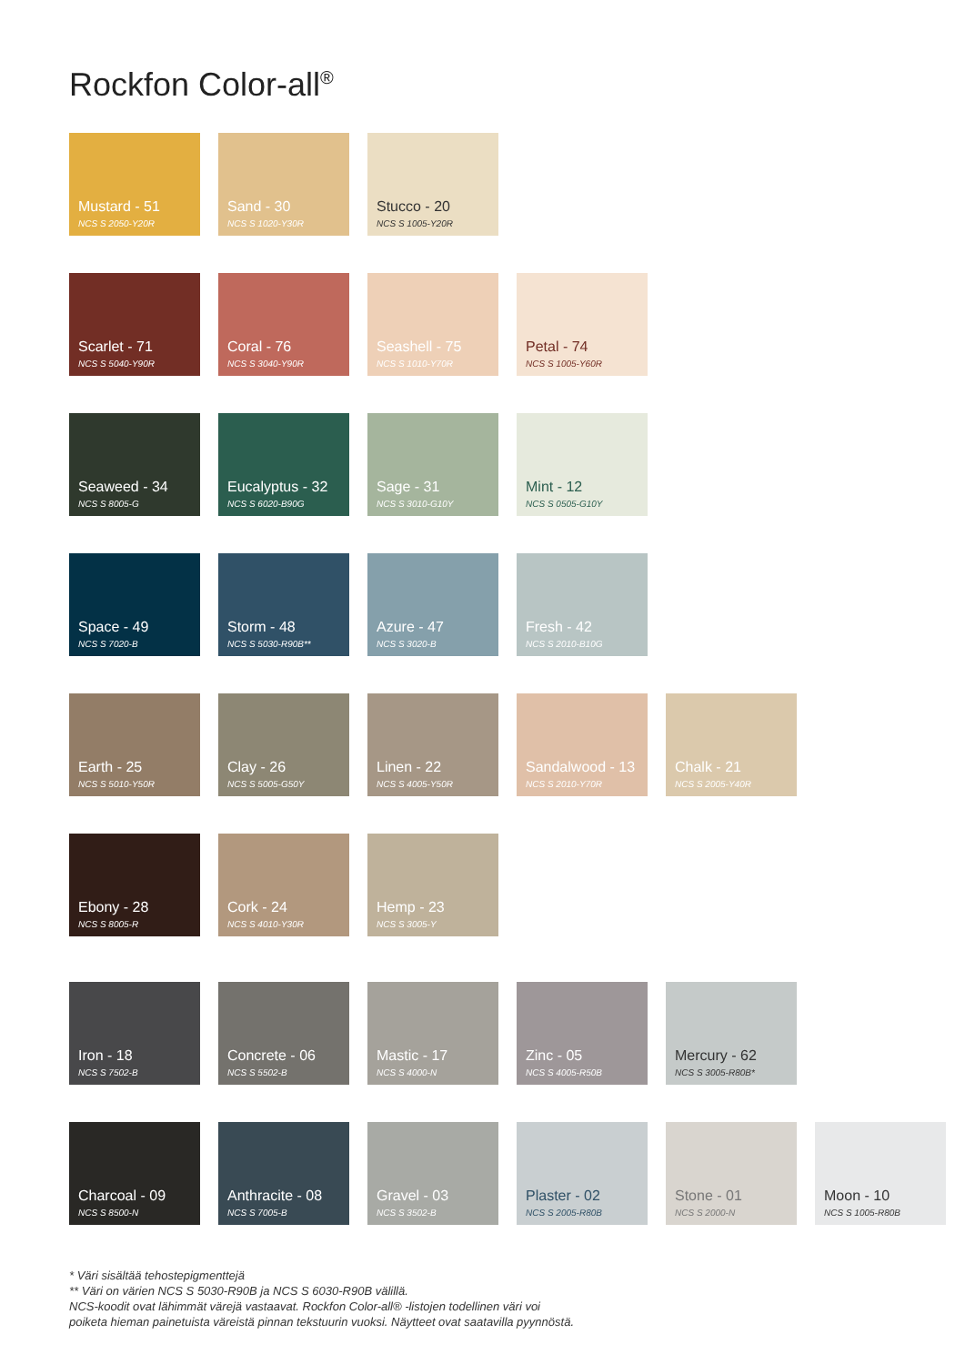Rockfon Color-all<sup>®</sup>
Mustard - 51
NCS S 2050-Y20R
Sand - 30
NCS S 1020-Y30R
Stucco - 20
NCS S 1005-Y20R
Scarlet - 71
NCS S 5040-Y90R
Coral - 76
NCS S 3040-Y90R
Seashell - 75
NCS S 1010-Y70R
Petal - 74
NCS S 1005-Y60R
Seaweed - 34
NCS S 8005-G
Eucalyptus - 32
NCS S 6020-B90G
Sage - 31
NCS S 3010-G10Y
Mint - 12
NCS S 0505-G10Y
Space - 49
NCS S 7020-B
Storm - 48
NCS S 5030-R90B**
Azure - 47
NCS S 3020-B
Fresh - 42
NCS S 2010-B10G
Earth - 25
NCS S 5010-Y50R
Clay - 26
NCS S 5005-G50Y
Linen - 22
NCS S 4005-Y50R
Sandalwood - 13
NCS S 2010-Y70R
Chalk - 21
NCS S 2005-Y40R
Ebony - 28
NCS S 8005-R
Cork - 24
NCS S 4010-Y30R
Hemp - 23
NCS S 3005-Y
Iron - 18
NCS S 7502-B
Concrete - 06
NCS S 5502-B
Mastic - 17
NCS S 4000-N
Zinc - 05
NCS S 4005-R50B
Mercury - 62
NCS S 3005-R80B*
Charcoal - 09
NCS S 8500-N
Anthracite - 08
NCS S 7005-B
Gravel - 03
NCS S 3502-B
Plaster - 02
NCS S 2005-R80B
Stone - 01
NCS S 2000-N
Moon - 10
NCS S 1005-R80B
* Väri sisältää tehostepigmenttejä
** Väri on värien NCS S 5030-R90B ja NCS S 6030-R90B välillä.
NCS-koodit ovat lähimmät värejä vastaavat. Rockfon Color-all® -listojen todellinen väri voi
poiketa hieman painetuista väreistä pinnan tekstuurin vuoksi. Näytteet ovat saatavilla pyynnöstä.